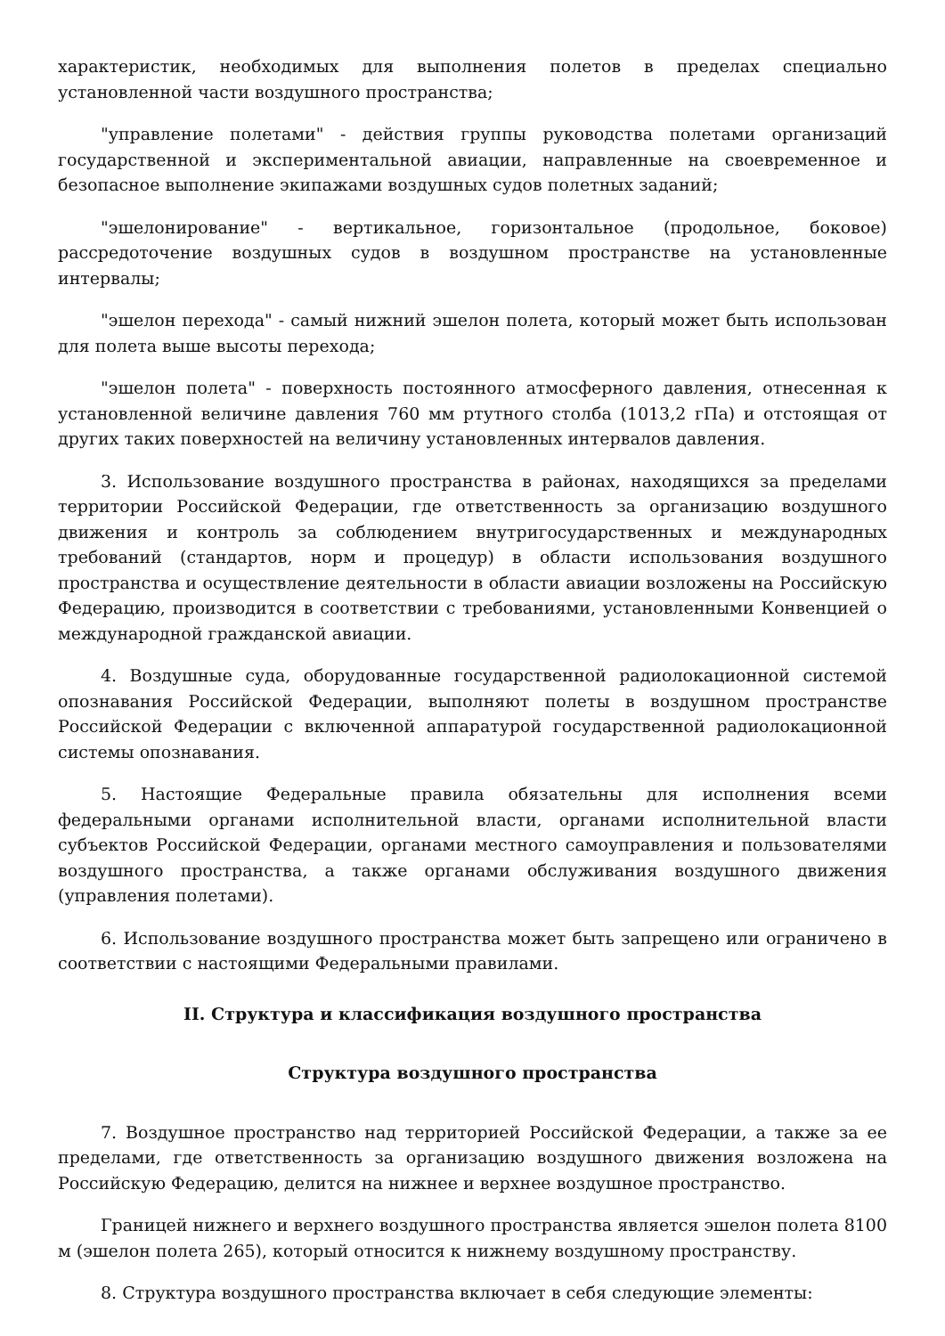характеристик, необходимых для выполнения полетов в пределах специально установленной части воздушного пространства;
"управление полетами" - действия группы руководства полетами организаций государственной и экспериментальной авиации, направленные на своевременное и безопасное выполнение экипажами воздушных судов полетных заданий;
"эшелонирование" - вертикальное, горизонтальное (продольное, боковое) рассредоточение воздушных судов в воздушном пространстве на установленные интервалы;
"эшелон перехода" - самый нижний эшелон полета, который может быть использован для полета выше высоты перехода;
"эшелон полета" - поверхность постоянного атмосферного давления, отнесенная к установленной величине давления 760 мм ртутного столба (1013,2 гПа) и отстоящая от других таких поверхностей на величину установленных интервалов давления.
3. Использование воздушного пространства в районах, находящихся за пределами территории Российской Федерации, где ответственность за организацию воздушного движения и контроль за соблюдением внутригосударственных и международных требований (стандартов, норм и процедур) в области использования воздушного пространства и осуществление деятельности в области авиации возложены на Российскую Федерацию, производится в соответствии с требованиями, установленными Конвенцией о международной гражданской авиации.
4. Воздушные суда, оборудованные государственной радиолокационной системой опознавания Российской Федерации, выполняют полеты в воздушном пространстве Российской Федерации с включенной аппаратурой государственной радиолокационной системы опознавания.
5. Настоящие Федеральные правила обязательны для исполнения всеми федеральными органами исполнительной власти, органами исполнительной власти субъектов Российской Федерации, органами местного самоуправления и пользователями воздушного пространства, а также органами обслуживания воздушного движения (управления полетами).
6. Использование воздушного пространства может быть запрещено или ограничено в соответствии с настоящими Федеральными правилами.
II. Структура и классификация воздушного пространства
Структура воздушного пространства
7. Воздушное пространство над территорией Российской Федерации, а также за ее пределами, где ответственность за организацию воздушного движения возложена на Российскую Федерацию, делится на нижнее и верхнее воздушное пространство.
Границей нижнего и верхнего воздушного пространства является эшелон полета 8100 м (эшелон полета 265), который относится к нижнему воздушному пространству.
8. Структура воздушного пространства включает в себя следующие элементы: